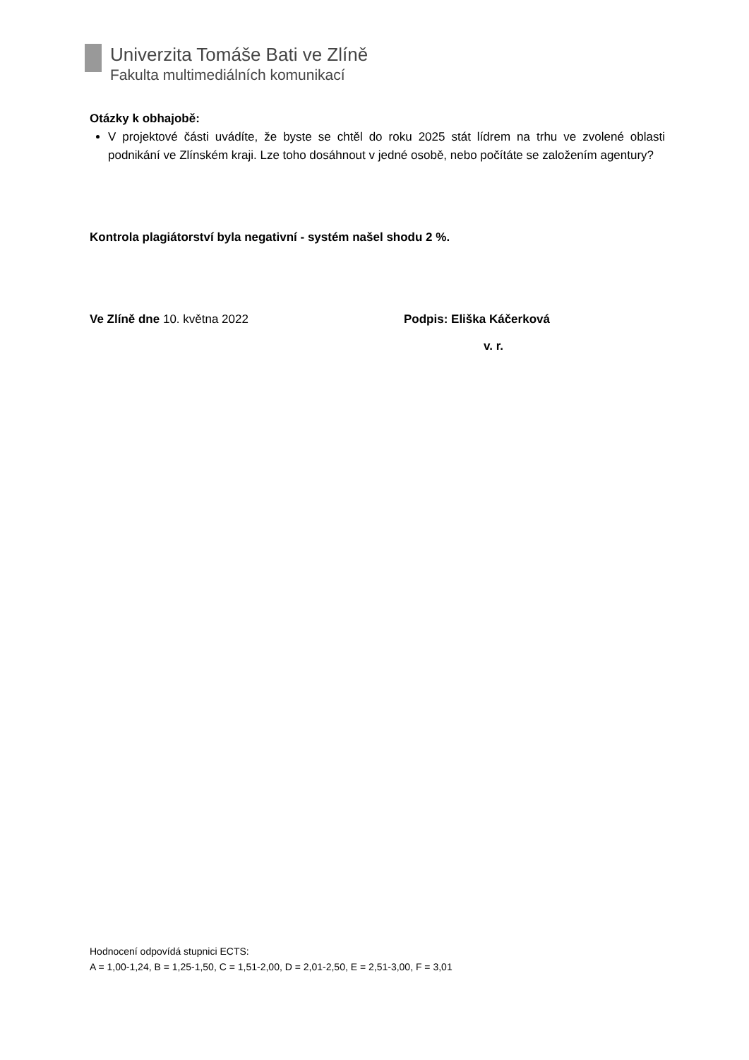Univerzita Tomáše Bati ve Zlíně
Fakulta multimediálních komunikací
Otázky k obhajobě:
V projektové části uvádíte, že byste se chtěl do roku 2025 stát lídrem na trhu ve zvolené oblasti podnikání ve Zlínském kraji. Lze toho dosáhnout v jedné osobě, nebo počítáte se založením agentury?
Kontrola plagiátorství byla negativní - systém našel shodu 2 %.
Ve Zlíně dne 10. května 2022 Podpis: Eliška Káčerková
v. r.
Hodnocení odpovídá stupnici ECTS:
A = 1,00-1,24, B = 1,25-1,50, C = 1,51-2,00, D = 2,01-2,50, E = 2,51-3,00, F = 3,01